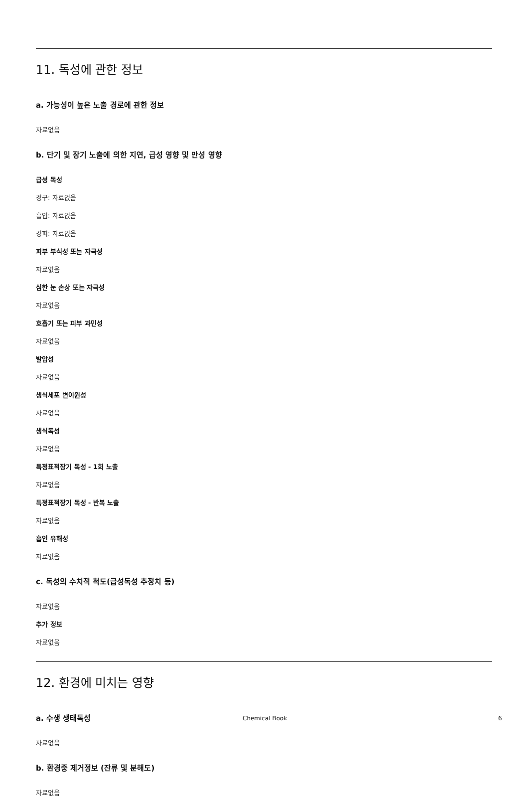11. 독성에 관한 정보
a. 가능성이 높은 노출 경로에 관한 정보
자료없음
b. 단기 및 장기 노출에 의한 지연, 급성 영향 및 만성 영향
급성 독성
경구: 자료없음
흡입: 자료없음
경피: 자료없음
피부 부식성 또는 자극성
자료없음
심한 눈 손상 또는 자극성
자료없음
호흡기 또는 피부 과민성
자료없음
발암성
자료없음
생식세포 변이원성
자료없음
생식독성
자료없음
특정표적장기 독성 - 1회 노출
자료없음
특정표적장기 독성 - 반복 노출
자료없음
흡인 유해성
자료없음
c. 독성의 수치적 척도(급성독성 추정치 등)
자료없음
추가 정보
자료없음
12. 환경에 미치는 영향
a. 수생 생태독성
자료없음
b. 환경중 제거정보 (잔류 및 분해도)
자료없음
Chemical Book 6